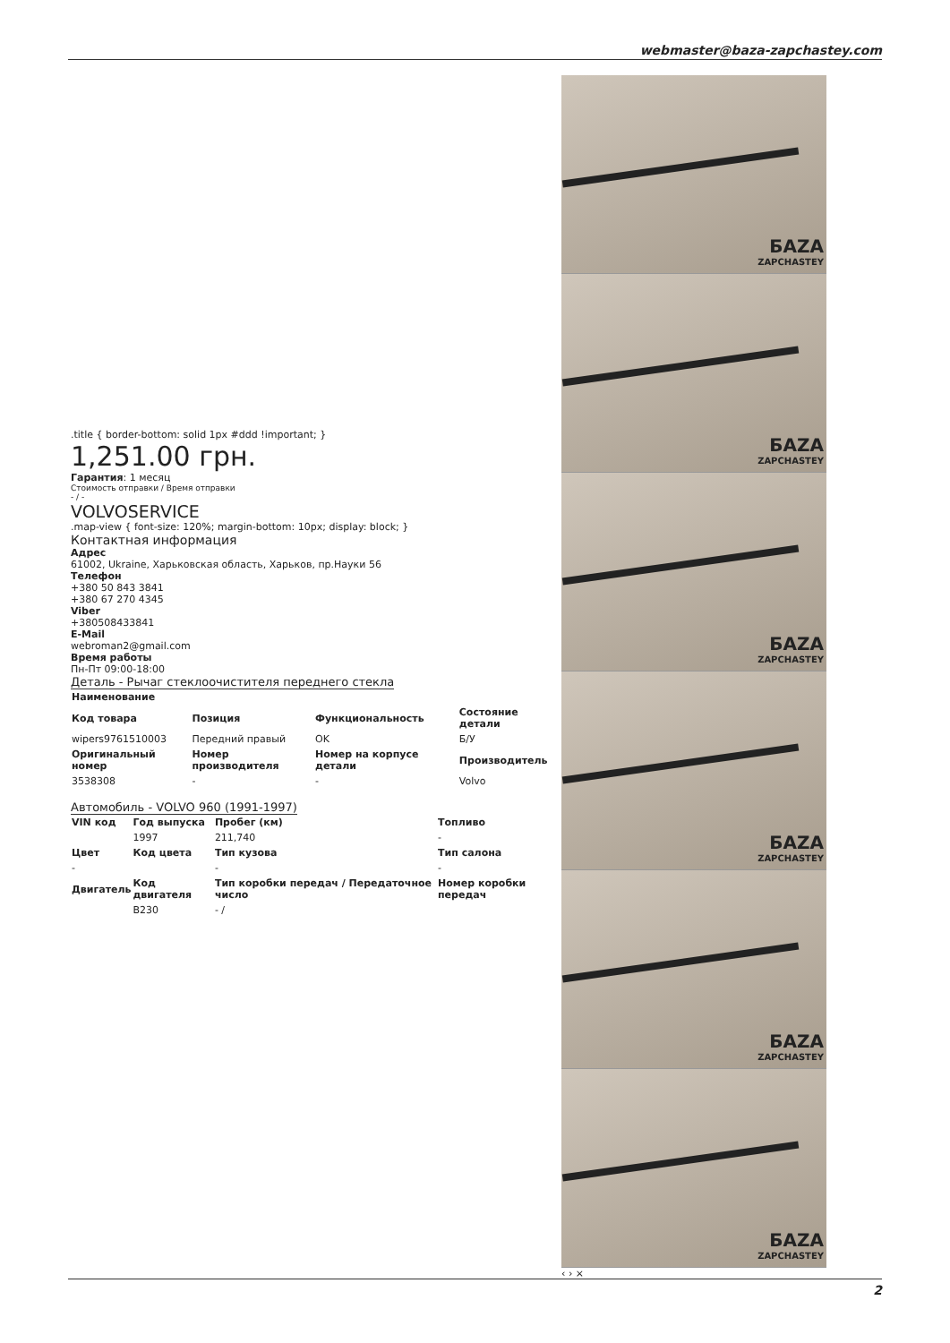webmaster@baza-zapchastey.com
.title { border-bottom: solid 1px #ddd !important; }
1,251.00 грн.
Гарантия: 1 месяц
Стоимость отправки / Время отправки
- / -
VOLVOSERVICE
.map-view { font-size: 120%; margin-bottom: 10px; display: block; }
Контактная информация
Адрес
61002, Ukraine, Харьковская область, Харьков, пр.Науки 56
Телефон
+380 50 843 3841
+380 67 270 4345
Viber
+380508433841
E-Mail
webroman2@gmail.com
Время работы
Пн-Пт 09:00-18:00
Деталь - Рычаг стеклоочистителя переднего стекла
| Наименование | | | |
| --- | --- | --- | --- |
| Код товара | Позиция | Функциональность | Состояние детали |
| wipers9761510003 | Передний правый | OK | Б/У |
| Оригинальный номер | Номер производителя | Номер на корпусе детали | Производитель |
| 3538308 | - | - | Volvo |
Автомобиль - VOLVO 960 (1991-1997)
| VIN код | Год выпуска | Пробег (км) | Топливо |
| --- | --- | --- | --- |
| | 1997 | 211,740 | - |
| Цвет | Код цвета | Тип кузова | Тип салона |
| - | | - | - |
| Двигатель | Код двигателя | Тип коробки передач / Передаточное число | Номер коробки передач |
| | B230 | - / | |
БAZA
ZAPCHASTEY
БAZA
ZAPCHASTEY
БAZA
ZAPCHASTEY
БAZA
ZAPCHASTEY
БAZA
ZAPCHASTEY
БAZA
ZAPCHASTEY
‹ › ×
2